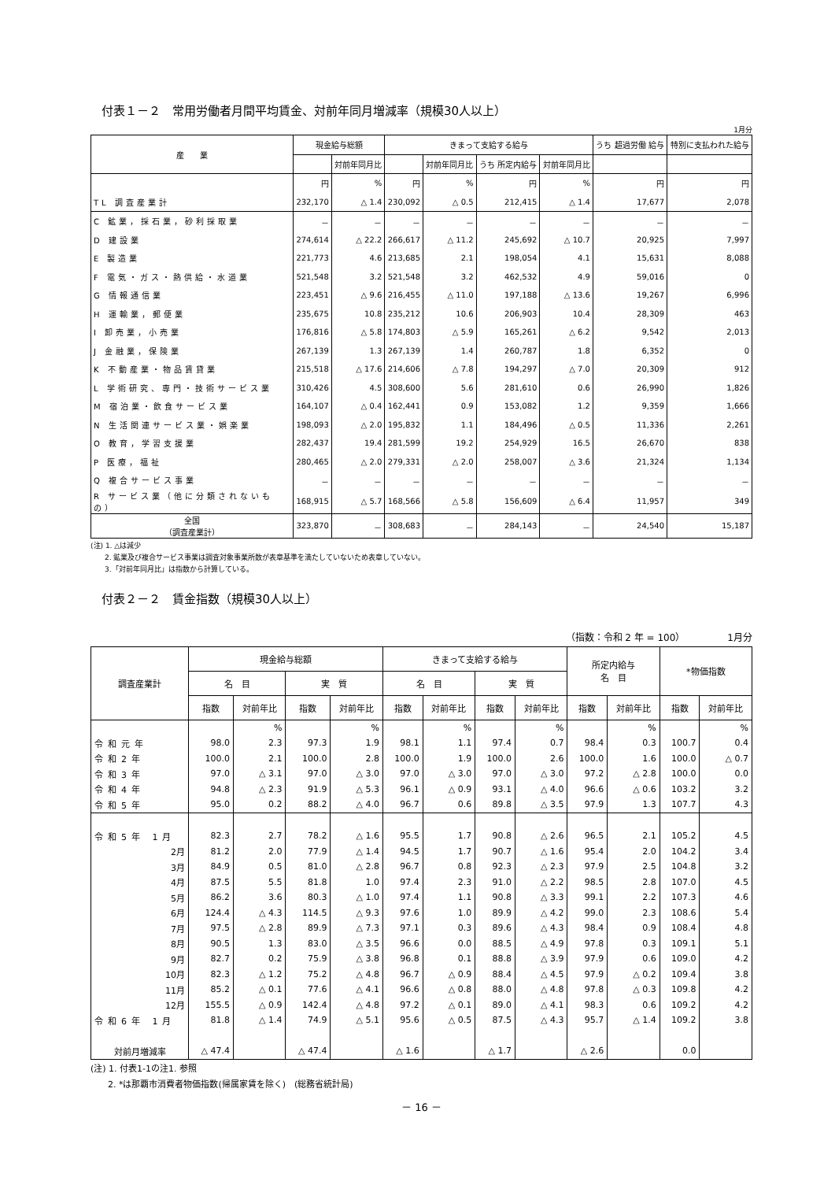付表１－２　常用労働者月間平均賃金、対前年同月増減率（規模30人以上）
1月分
| 産 業 | 現金給与総額 | | きまって支給する給与 | | | | うち 超過労働 給与 | 特別に支払われた給与 |
| --- | --- | --- | --- | --- | --- | --- | --- | --- |
| | | 対前年同月比 | | 対前年同月比 | うち 所定内給与 | 対前年同月比 | | |
| | 円 | % | 円 | % | 円 | % | 円 | 円 |
| TL 調査産業計 | 232,170 | △ 1.4 | 230,092 | △ 0.5 | 212,415 | △ 1.4 | 17,677 | 2,078 |
| C 鉱業，採石業，砂利採取業 | － | － | － | － | － | － | － | － |
| D 建設業 | 274,614 | △ 22.2 | 266,617 | △ 11.2 | 245,692 | △ 10.7 | 20,925 | 7,997 |
| E 製造業 | 221,773 | 4.6 | 213,685 | 2.1 | 198,054 | 4.1 | 15,631 | 8,088 |
| F 電気・ガス・熱供給・水道業 | 521,548 | 3.2 | 521,548 | 3.2 | 462,532 | 4.9 | 59,016 | 0 |
| G 情報通信業 | 223,451 | △ 9.6 | 216,455 | △ 11.0 | 197,188 | △ 13.6 | 19,267 | 6,996 |
| H 運輸業，郵便業 | 235,675 | 10.8 | 235,212 | 10.6 | 206,903 | 10.4 | 28,309 | 463 |
| I 卸売業，小売業 | 176,816 | △ 5.8 | 174,803 | △ 5.9 | 165,261 | △ 6.2 | 9,542 | 2,013 |
| J 金融業，保険業 | 267,139 | 1.3 | 267,139 | 1.4 | 260,787 | 1.8 | 6,352 | 0 |
| K 不動産業・物品賃貸業 | 215,518 | △ 17.6 | 214,606 | △ 7.8 | 194,297 | △ 7.0 | 20,309 | 912 |
| L 学術研究、専門・技術サービス業 | 310,426 | 4.5 | 308,600 | 5.6 | 281,610 | 0.6 | 26,990 | 1,826 |
| M 宿泊業・飲食サービス業 | 164,107 | △ 0.4 | 162,441 | 0.9 | 153,082 | 1.2 | 9,359 | 1,666 |
| N 生活関連サービス業・娯楽業 | 198,093 | △ 2.0 | 195,832 | 1.1 | 184,496 | △ 0.5 | 11,336 | 2,261 |
| O 教育，学習支援業 | 282,437 | 19.4 | 281,599 | 19.2 | 254,929 | 16.5 | 26,670 | 838 |
| P 医療，福祉 | 280,465 | △ 2.0 | 279,331 | △ 2.0 | 258,007 | △ 3.6 | 21,324 | 1,134 |
| Q 複合サービス事業 | － | － | － | － | － | － | － | － |
| R サービス業（他に分類されないもの） | 168,915 | △ 5.7 | 168,566 | △ 5.8 | 156,609 | △ 6.4 | 11,957 | 349 |
| 全国 （調査産業計） | 323,870 | － | 308,683 | － | 284,143 | － | 24,540 | 15,187 |
(注) 1. △は減少
　　2. 鉱業及び複合サービス事業は調査対象事業所数が表章基準を満たしていないため表章していない。
　　3.「対前年同月比」は指数から計算している。
付表２－２　賃金指数（規模30人以上）
（指数：令和 2 年 = 100）　　　　　1月分
| 調査産業計 | 現金給与総額 | | | | きまって支給する給与 | | | | 所定内給与 名 目 | | *物価指数 | |
| --- | --- | --- | --- | --- | --- | --- | --- | --- | --- | --- | --- | --- |
| | 名 目 | | 実 質 | | 名 目 | | 実 質 | | | | | |
| | 指数 | 対前年比 | 指数 | 対前年比 | 指数 | 対前年比 | 指数 | 対前年比 | 指数 | 対前年比 | 指数 | 対前年比 |
| | | % | | % | | % | | % | | % | | % |
| 令和元年 | 98.0 | 2.3 | 97.3 | 1.9 | 98.1 | 1.1 | 97.4 | 0.7 | 98.4 | 0.3 | 100.7 | 0.4 |
| 令和2年 | 100.0 | 2.1 | 100.0 | 2.8 | 100.0 | 1.9 | 100.0 | 2.6 | 100.0 | 1.6 | 100.0 | △ 0.7 |
| 令和3年 | 97.0 | △ 3.1 | 97.0 | △ 3.0 | 97.0 | △ 3.0 | 97.0 | △ 3.0 | 97.2 | △ 2.8 | 100.0 | 0.0 |
| 令和4年 | 94.8 | △ 2.3 | 91.9 | △ 5.3 | 96.1 | △ 0.9 | 93.1 | △ 4.0 | 96.6 | △ 0.6 | 103.2 | 3.2 |
| 令和5年 | 95.0 | 0.2 | 88.2 | △ 4.0 | 96.7 | 0.6 | 89.8 | △ 3.5 | 97.9 | 1.3 | 107.7 | 4.3 |
| 令和5年 1月 | 82.3 | 2.7 | 78.2 | △ 1.6 | 95.5 | 1.7 | 90.8 | △ 2.6 | 96.5 | 2.1 | 105.2 | 4.5 |
| 2月 | 81.2 | 2.0 | 77.9 | △ 1.4 | 94.5 | 1.7 | 90.7 | △ 1.6 | 95.4 | 2.0 | 104.2 | 3.4 |
| 3月 | 84.9 | 0.5 | 81.0 | △ 2.8 | 96.7 | 0.8 | 92.3 | △ 2.3 | 97.9 | 2.5 | 104.8 | 3.2 |
| 4月 | 87.5 | 5.5 | 81.8 | 1.0 | 97.4 | 2.3 | 91.0 | △ 2.2 | 98.5 | 2.8 | 107.0 | 4.5 |
| 5月 | 86.2 | 3.6 | 80.3 | △ 1.0 | 97.4 | 1.1 | 90.8 | △ 3.3 | 99.1 | 2.2 | 107.3 | 4.6 |
| 6月 | 124.4 | △ 4.3 | 114.5 | △ 9.3 | 97.6 | 1.0 | 89.9 | △ 4.2 | 99.0 | 2.3 | 108.6 | 5.4 |
| 7月 | 97.5 | △ 2.8 | 89.9 | △ 7.3 | 97.1 | 0.3 | 89.6 | △ 4.3 | 98.4 | 0.9 | 108.4 | 4.8 |
| 8月 | 90.5 | 1.3 | 83.0 | △ 3.5 | 96.6 | 0.0 | 88.5 | △ 4.9 | 97.8 | 0.3 | 109.1 | 5.1 |
| 9月 | 82.7 | 0.2 | 75.9 | △ 3.8 | 96.8 | 0.1 | 88.8 | △ 3.9 | 97.9 | 0.6 | 109.0 | 4.2 |
| 10月 | 82.3 | △ 1.2 | 75.2 | △ 4.8 | 96.7 | △ 0.9 | 88.4 | △ 4.5 | 97.9 | △ 0.2 | 109.4 | 3.8 |
| 11月 | 85.2 | △ 0.1 | 77.6 | △ 4.1 | 96.6 | △ 0.8 | 88.0 | △ 4.8 | 97.8 | △ 0.3 | 109.8 | 4.2 |
| 12月 | 155.5 | △ 0.9 | 142.4 | △ 4.8 | 97.2 | △ 0.1 | 89.0 | △ 4.1 | 98.3 | 0.6 | 109.2 | 4.2 |
| 令和6年 1月 | 81.8 | △ 1.4 | 74.9 | △ 5.1 | 95.6 | △ 0.5 | 87.5 | △ 4.3 | 95.7 | △ 1.4 | 109.2 | 3.8 |
| 対前月増減率 | △ 47.4 | | △ 47.4 | | △ 1.6 | | △ 1.7 | | △ 2.6 | | 0.0 | |
(注) 1. 付表1-1の注1. 参照
　　2. *は那覇市消費者物価指数(帰属家賃を除く)　(総務省統計局)
－ 16 －